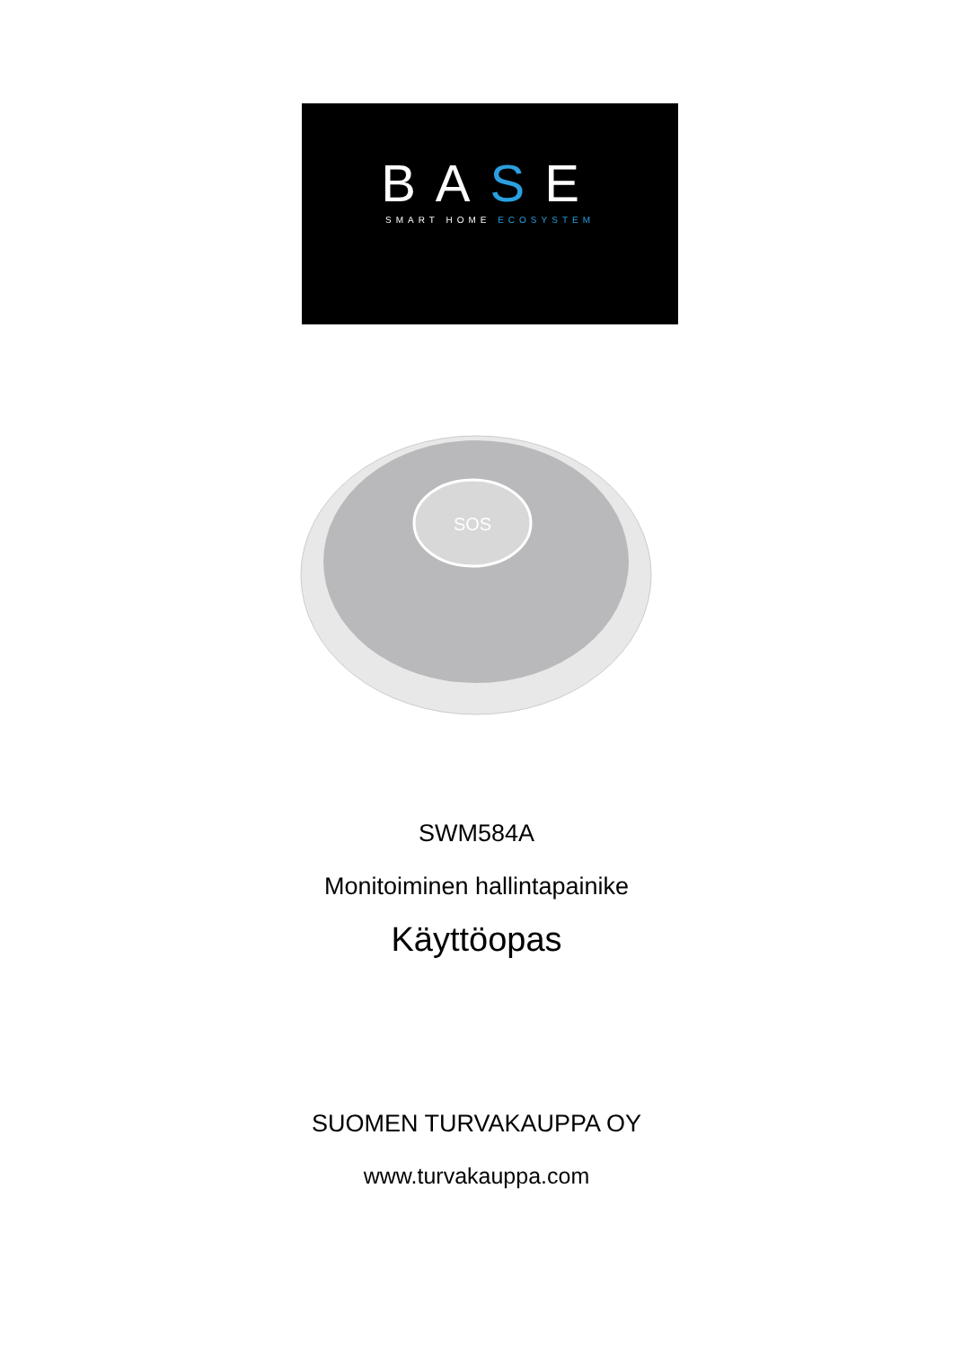BASE
SMART HOME ECOSYSTEM
SOS
SWM584A
Monitoiminen hallintapainike
Käyttöopas
SUOMEN TURVAKAUPPA OY
www.turvakauppa.com